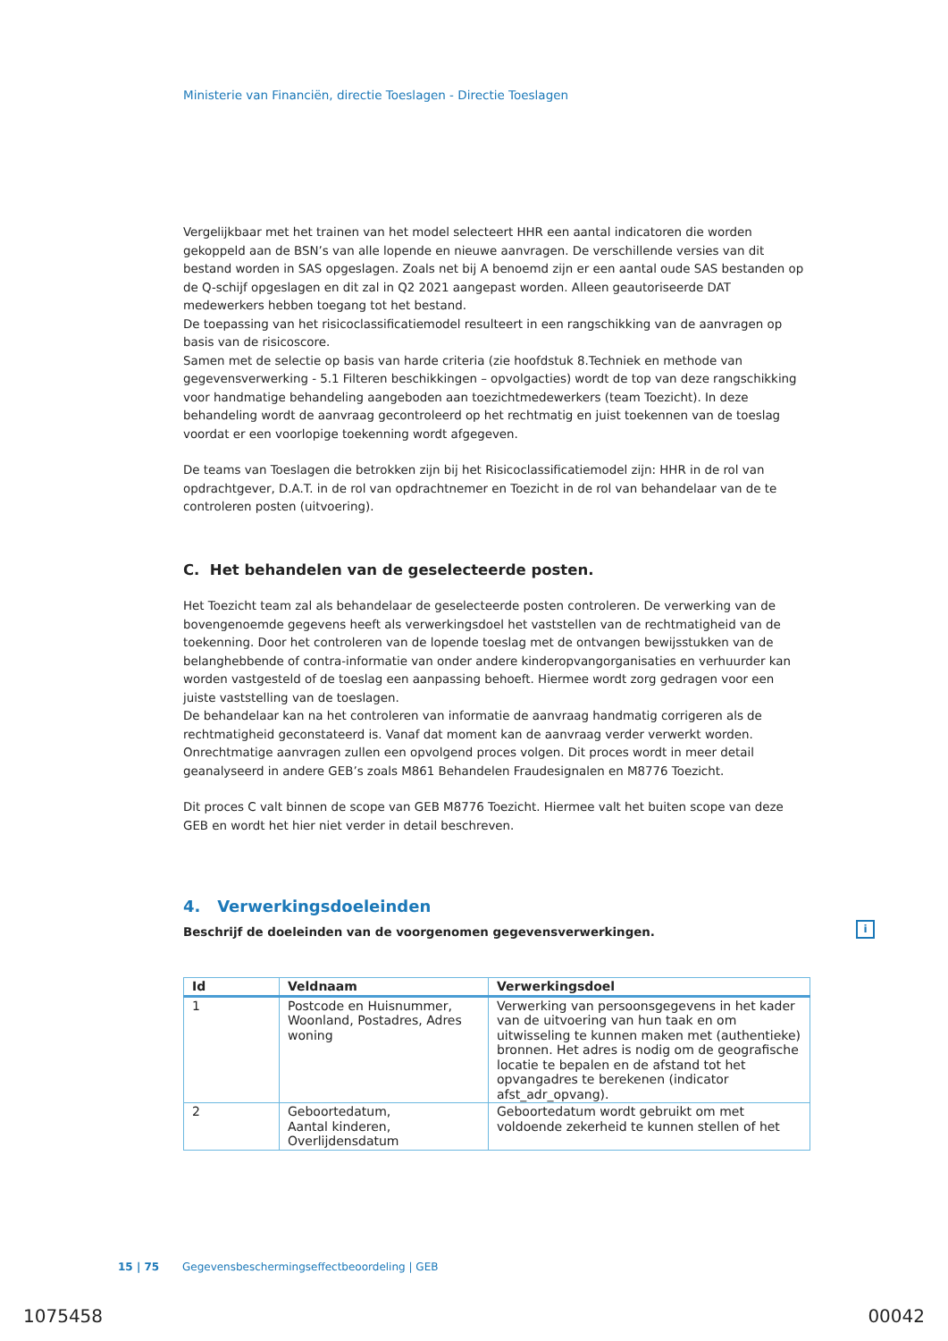Ministerie van Financiën, directie Toeslagen - Directie Toeslagen
Vergelijkbaar met het trainen van het model selecteert HHR een aantal indicatoren die worden gekoppeld aan de BSN’s van alle lopende en nieuwe aanvragen. De verschillende versies van dit bestand worden in SAS opgeslagen. Zoals net bij A benoemd zijn er een aantal oude SAS bestanden op de Q-schijf opgeslagen en dit zal in Q2 2021 aangepast worden. Alleen geautoriseerde DAT medewerkers hebben toegang tot het bestand.
De toepassing van het risicoclassificatiemodel resulteert in een rangschikking van de aanvragen op basis van de risicoscore.
Samen met de selectie op basis van harde criteria (zie hoofdstuk 8.Techniek en methode van gegevensverwerking - 5.1 Filteren beschikkingen – opvolgacties) wordt de top van deze rangschikking voor handmatige behandeling aangeboden aan toezichtmedewerkers (team Toezicht). In deze behandeling wordt de aanvraag gecontroleerd op het rechtmatig en juist toekennen van de toeslag voordat er een voorlopige toekenning wordt afgegeven.
De teams van Toeslagen die betrokken zijn bij het Risicoclassificatiemodel zijn: HHR in de rol van opdrachtgever, D.A.T. in de rol van opdrachtnemer en Toezicht in de rol van behandelaar van de te controleren posten (uitvoering).
C. Het behandelen van de geselecteerde posten.
Het Toezicht team zal als behandelaar de geselecteerde posten controleren. De verwerking van de bovengenoemde gegevens heeft als verwerkingsdoel het vaststellen van de rechtmatigheid van de toekenning. Door het controleren van de lopende toeslag met de ontvangen bewijsstukken van de belanghebbende of contra-informatie van onder andere kinderopvangorganisaties en verhuurder kan worden vastgesteld of de toeslag een aanpassing behoeft. Hiermee wordt zorg gedragen voor een juiste vaststelling van de toeslagen.
De behandelaar kan na het controleren van informatie de aanvraag handmatig corrigeren als de rechtmatigheid geconstateerd is. Vanaf dat moment kan de aanvraag verder verwerkt worden. Onrechtmatige aanvragen zullen een opvolgend proces volgen. Dit proces wordt in meer detail geanalyseerd in andere GEB’s zoals M861 Behandelen Fraudesignalen en M8776 Toezicht.
Dit proces C valt binnen de scope van GEB M8776 Toezicht. Hiermee valt het buiten scope van deze GEB en wordt het hier niet verder in detail beschreven.
4. Verwerkingsdoeleinden
Beschrijf de doeleinden van de voorgenomen gegevensverwerkingen.
| Id | Veldnaam | Verwerkingsdoel |
| --- | --- | --- |
| 1 | Postcode en Huisnummer, Woonland, Postadres, Adres woning | Verwerking van persoonsgegevens in het kader van de uitvoering van hun taak en om uitwisseling te kunnen maken met (authentieke) bronnen. Het adres is nodig om de geografische locatie te bepalen en de afstand tot het opvangadres te berekenen (indicator afst_adr_opvang). |
| 2 | Geboortedatum, Aantal kinderen, Overlijdensdatum | Geboortedatum wordt gebruikt om met voldoende zekerheid te kunnen stellen of het |
i
15 | 75 Gegevensbeschermingseffectbeoordeling | GEB
1075458 00042